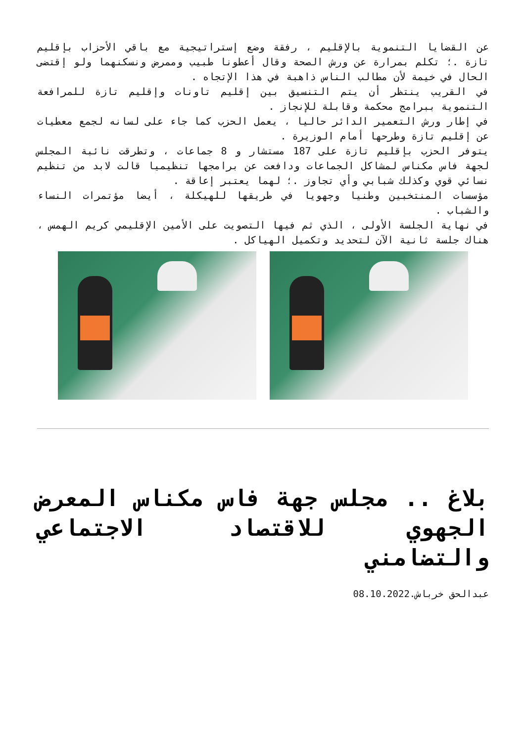عن القضايا التنموية بالإقليم ، رفقة وضع إستراتيجية مع باقي الأحزاب بإقليم تازة .؛ تكلم بمرارة عن ورش الصحة وقال أعطونا طبيب وممرض ونسكنهما ولو إقتضى الحال في خيمة لأن مطالب الناس ذاهبة في هذا الإتجاه .
في القريب ينتظر أن يتم التنسيق بين إقليم تاونات وإقليم تازة للمرافعة التنموية ببرامج محكمة وقابلة للإنجاز .
في إطار ورش التعمير الدائر حاليا ، يعمل الحزب كما جاء على لسانه لجمع معطيات عن إقليم تازة وطرحها أمام الوزيرة .
يتوفر الحزب بإقليم تازة على 187 مستشار و 8 جماعات ، وتطرقت نائبة المجلس لجهة فاس مكناس لمشاكل الجماعات ودافعت عن برامجها تنظيميا قالت لابد من تنظيم نسائي قوي وكذلك شبابي وأي تجاوز .؛ لهما يعتبر إعاقة .
مؤسسات المنتخبين وطنيا وجهويا في طريقها للهيكلة ، أيضا مؤتمرات النساء والشباب .
في نهاية الجلسة الأولى ، الذي ثم فيها التصويت على الأمين الإقليمي كريم الهمس ، هناك جلسة ثانية الآن لتحديد وتكميل الهياكل .
بلاغ .. مجلس جهة فاس مكناس المعرض الجهوي للاقتصاد الاجتماعي والتضامني
عبدالحق خرباش.08.10.2022